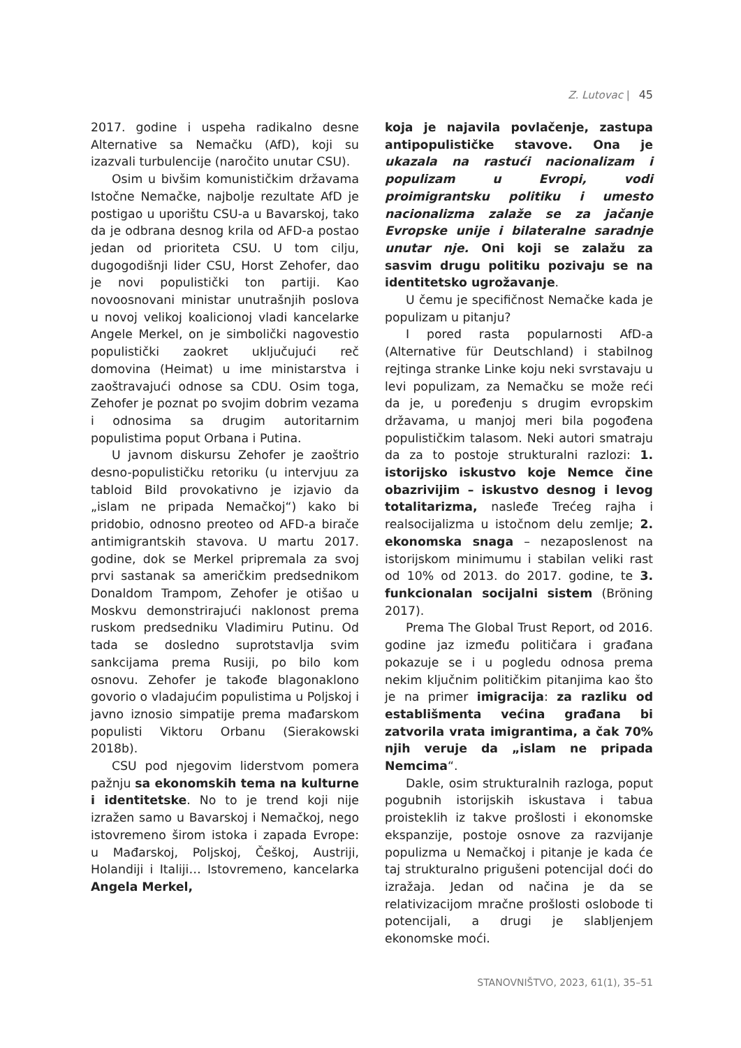Z. Lutovac | 45
2017. godine i uspeha radikalno desne Alternative sa Nemačku (AfD), koji su izazvali turbulencije (naročito unutar CSU).
Osim u bivšim komunističkim državama Istočne Nemačke, najbolje rezultate AfD je postigao u uporištu CSU-a u Bavarskoj, tako da je odbrana desnog krila od AFD-a postao jedan od prioriteta CSU. U tom cilju, dugogodišnji lider CSU, Horst Zehofer, dao je novi populistički ton partiji. Kao novoosnovani ministar unutrašnjih poslova u novoj velikoj koalicionoj vladi kancelarke Angele Merkel, on je simbolički nagovestio populistički zaokret uključujući reč domovina (Heimat) u ime ministarstva i zaoštravajući odnose sa CDU. Osim toga, Zehofer je poznat po svojim dobrim vezama i odnosima sa drugim autoritarnim populistima poput Orbana i Putina.
U javnom diskursu Zehofer je zaoštrio desno-populističku retoriku (u intervjuu za tabloid Bild provokativno je izjavio da „islam ne pripada Nemačkoj“) kako bi pridobio, odnosno preoteo od AFD-a birače antimigrantskih stavova. U martu 2017. godine, dok se Merkel pripremala za svoj prvi sastanak sa američkim predsednikom Donaldom Trampom, Zehofer je otišao u Moskvu demonstrirajući naklonost prema ruskom predsedniku Vladimiru Putinu. Od tada se dosledno suprotstavlja svim sankcijama prema Rusiji, po bilo kom osnovu. Zehofer je takođe blagonaklono govorio o vladajućim populistima u Poljskoj i javno iznosio simpatije prema mađarskom populisti Viktoru Orbanu (Sierakowski 2018b).
CSU pod njegovim liderstvom pomera pažnju sa ekonomskih tema na kulturne i identitetske. No to je trend koji nije izražen samo u Bavarskoj i Nemačkoj, nego istovremeno širom istoka i zapada Evrope: u Mađarskoj, Poljskoj, Češkoj, Austriji, Holandiji i Italiji… Istovremeno, kancelarka Angela Merkel,
koja je najavila povlačenje, zastupa antipopulističke stavove. Ona je ukazala na rastući nacionalizam i populizam u Evropi, vodi proimigrantsku politiku i umesto nacionalizma zalaže se za jačanje Evropske unije i bilateralne saradnje unutar nje. Oni koji se zalažu za sasvim drugu politiku pozivaju se na identitetsko ugrožavanje.
U čemu je specifičnost Nemačke kada je populizam u pitanju?
I pored rasta popularnosti AfD-a (Alternative für Deutschland) i stabilnog rejtinga stranke Linke koju neki svrstavaju u levi populizam, za Nemačku se može reći da je, u poređenju s drugim evropskim državama, u manjoj meri bila pogođena populističkim talasom. Neki autori smatraju da za to postoje strukturalni razlozi: 1. istorijsko iskustvo koje Nemce čine obazrivijim – iskustvo desnog i levog totalitarizma, nasleđe Trećeg rajha i realsocijalizma u istočnom delu zemlje; 2. ekonomska snaga – nezaposlenost na istorijskom minimumu i stabilan veliki rast od 10% od 2013. do 2017. godine, te 3. funkcionalan socijalni sistem (Bröning 2017).
Prema The Global Trust Report, od 2016. godine jaz između političara i građana pokazuje se i u pogledu odnosa prema nekim ključnim političkim pitanjima kao što je na primer imigracija: za razliku od establišmenta većina građana bi zatvorila vrata imigrantima, a čak 70% njih veruje da „islam ne pripada Nemcima“.
Dakle, osim strukturalnih razloga, poput pogubnih istorijskih iskustava i tabua proisteklih iz takve prošlosti i ekonomske ekspanzije, postoje osnove za razvijanje populizma u Nemačkoj i pitanje je kada će taj strukturalno prigušeni potencijal doći do izražaja. Jedan od načina je da se relativizacijom mračne prošlosti oslobode ti potencijali, a drugi je slabljenjem ekonomske moći.
STANOVNIŠTVO, 2023, 61(1), 35–51